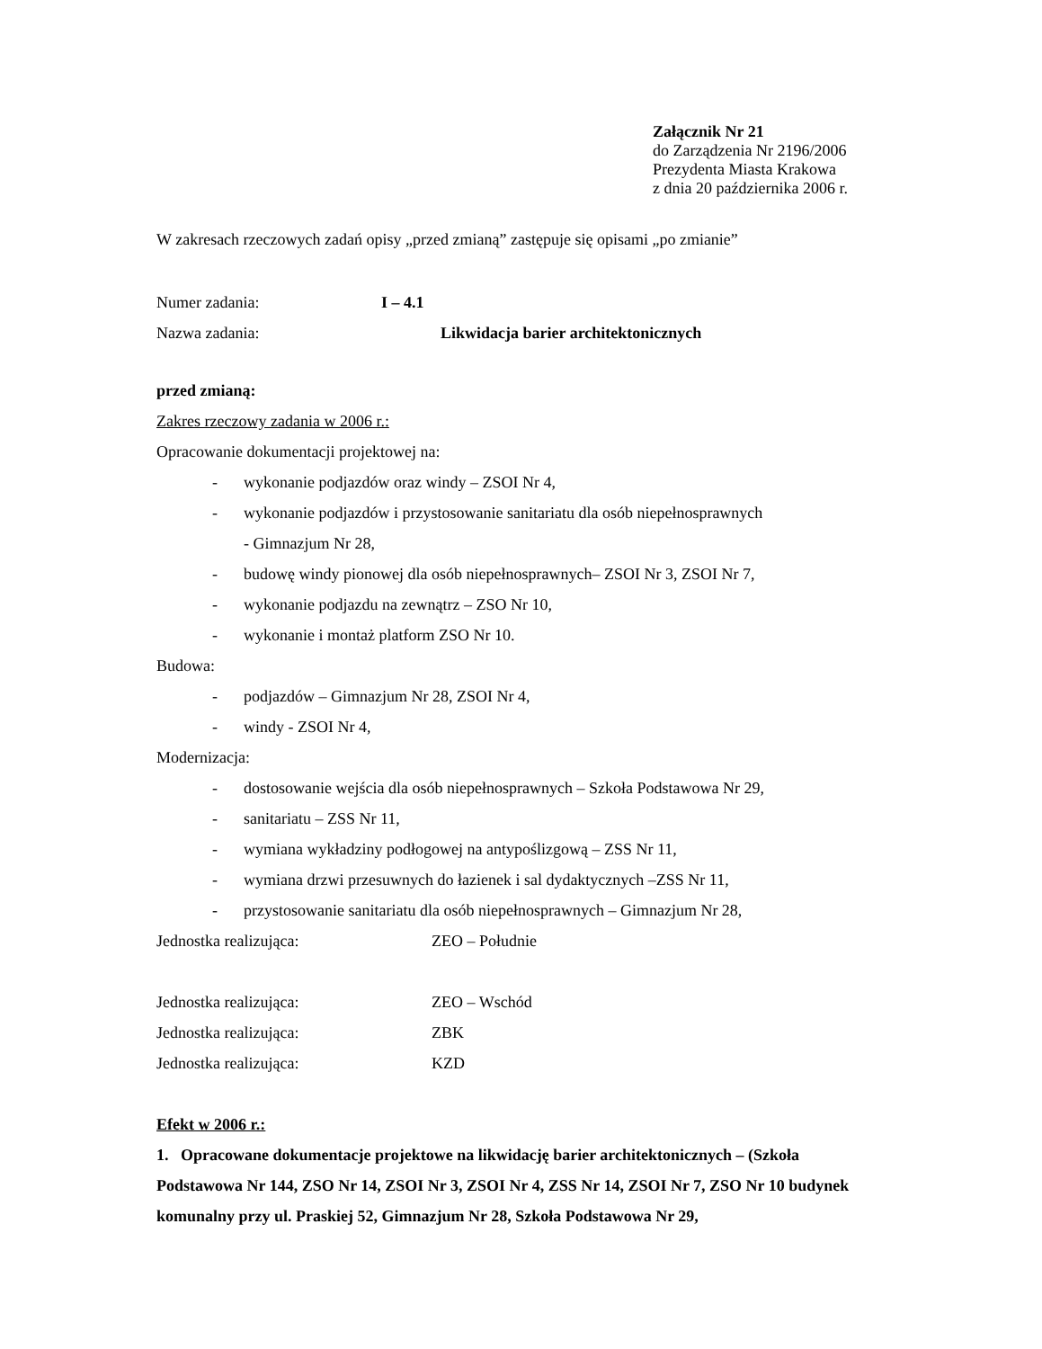Załącznik Nr 21
do Zarządzenia Nr 2196/2006
Prezydenta Miasta Krakowa
z dnia 20 października 2006 r.
W zakresach rzeczowych zadań opisy „przed zmianą” zastępuje się opisami „po zmianie”
Numer zadania: I – 4.1
Nazwa zadania: Likwidacja barier architektonicznych
przed zmianą:
Zakres rzeczowy zadania w 2006 r.:
Opracowanie dokumentacji projektowej na:
- wykonanie podjazdów oraz windy – ZSOI Nr 4,
- wykonanie podjazdów i przystosowanie sanitariatu dla osób niepełnosprawnych
- Gimnazjum Nr 28,
- budowę windy pionowej dla osób niepełnosprawnych– ZSOI Nr 3, ZSOI Nr 7,
- wykonanie podjazdu na zewnątrz – ZSO Nr 10,
- wykonanie i montaż platform ZSO Nr 10.
Budowa:
- podjazdów – Gimnazjum Nr 28, ZSOI Nr 4,
- windy - ZSOI Nr 4,
Modernizacja:
- dostosowanie wejścia dla osób niepełnosprawnych – Szkoła Podstawowa Nr 29,
- sanitariatu – ZSS Nr 11,
- wymiana wykładziny podłogowej na antypoślizgową – ZSS Nr 11,
- wymiana drzwi przesuwnych do łazienek i sal dydaktycznych –ZSS Nr 11,
- przystosowanie sanitariatu dla osób niepełnosprawnych – Gimnazjum Nr 28,
Jednostka realizująca: ZEO – Południe
Jednostka realizująca: ZEO – Wschód
Jednostka realizująca: ZBK
Jednostka realizująca: KZD
Efekt w 2006 r.:
1. Opracowane dokumentacje projektowe na likwidację barier architektonicznych – (Szkoła Podstawowa Nr 144, ZSO Nr 14, ZSOI Nr 3, ZSOI Nr 4, ZSS Nr 14, ZSOI Nr 7, ZSO Nr 10 budynek komunalny przy ul. Praskiej 52, Gimnazjum Nr 28, Szkoła Podstawowa Nr 29,